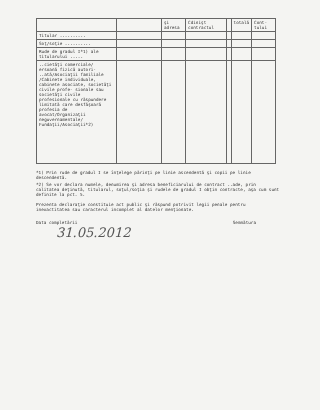| | | şi adresa | Cdinişt contractul | | totală | Cont-tului |
| --- | --- | --- | --- | --- | --- | --- |
| Titular .......... | | | | | | |
| Soţ/soţie .......... | | | | | | |
| Rude de gradul I*1) ale titularului ..... | | | | | | |
| ..cietăţi comerciale/ ersoană fizică autori- ..ată/Asociaţii familiale /Cabinete individuale, cabinete asociate, societăţi civile profe- sionale sau societăţi civile profesionale cu răspundere limitată care desfăşoară profesia de avocat/Organizaţii neguvernamentale/ Fundaţii/Asociaţii*2) | | | | | | |
*1) Prin rude de gradul I se înţelege părinţi pe linie ascendentă şi copii pe linie descendentă.
*2) Se vor declara numele, denumirea şi adresa beneficiarului de contract ..ade, prin calitatea deţinută, titularul, soţul/soţia şi rudele de gradul I obţin contracte, aşa cum sunt definite la pct. 5.
Prezenta declaraţie constituie act public şi răspund potrivit legii penale pentru inexactitatea sau caracterul incomplet al datelor menţionate.
Data completării Semnătura
31.05.2012